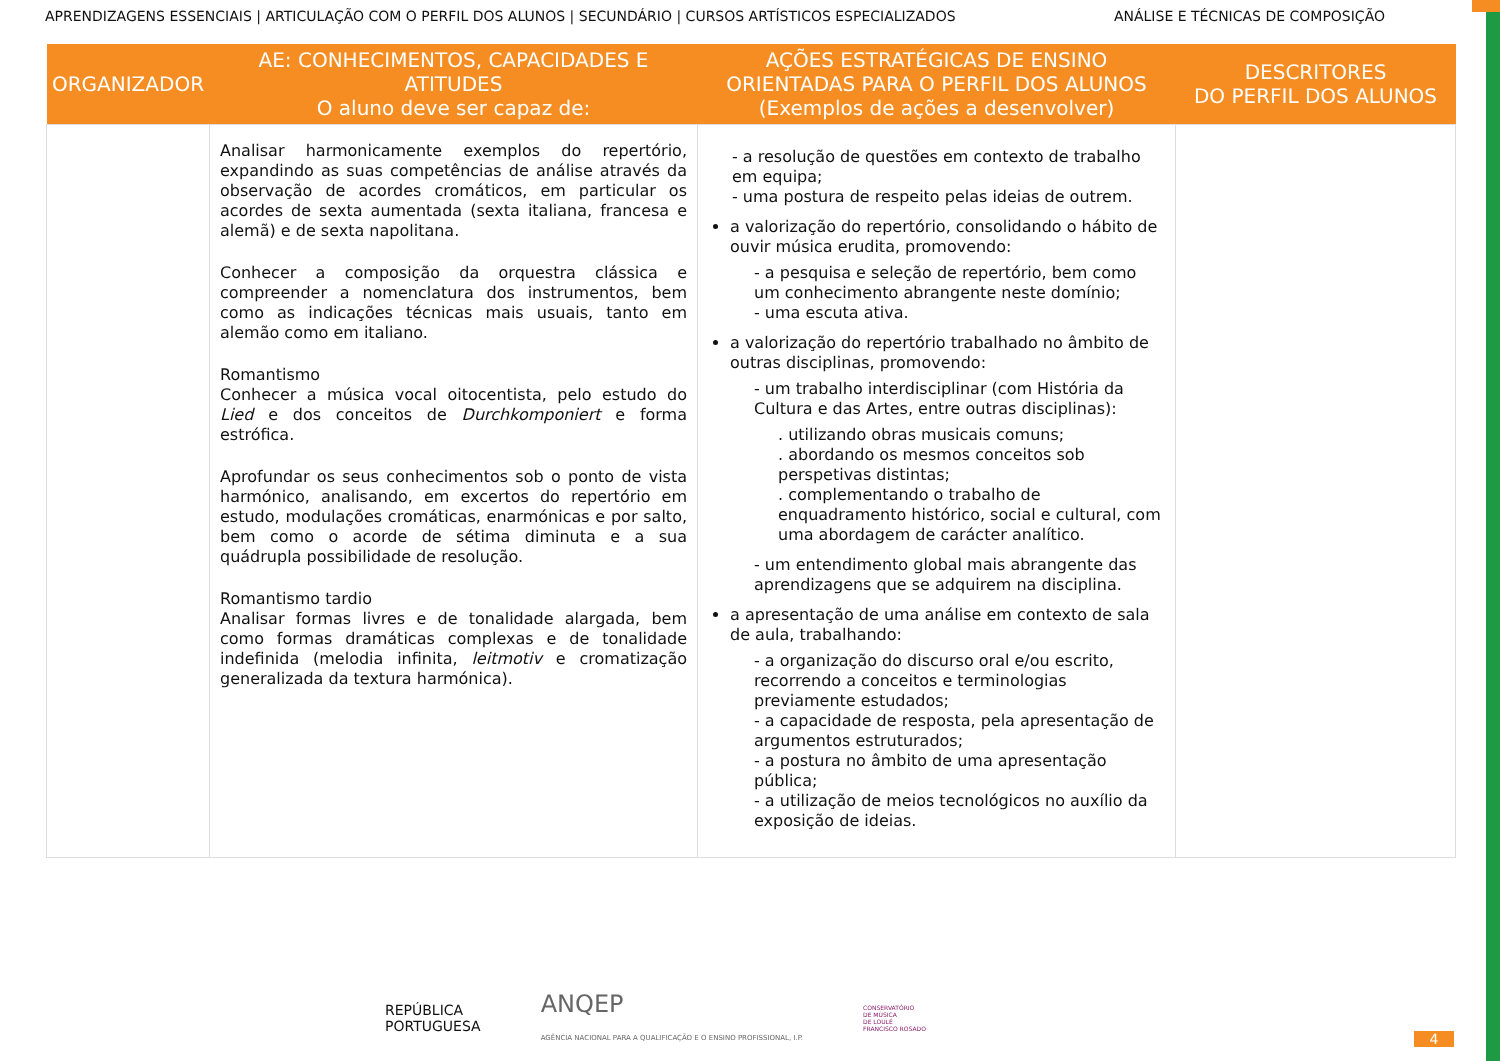APRENDIZAGENS ESSENCIAIS | ARTICULAÇÃO COM O PERFIL DOS ALUNOS | SECUNDÁRIO | CURSOS ARTÍSTICOS ESPECIALIZADOS ANÁLISE E TÉCNICAS DE COMPOSIÇÃO
| ORGANIZADOR | AE: CONHECIMENTOS, CAPACIDADES E ATITUDES O aluno deve ser capaz de: | AÇÕES ESTRATÉGICAS DE ENSINO ORIENTADAS PARA O PERFIL DOS ALUNOS (Exemplos de ações a desenvolver) | DESCRITORES DO PERFIL DOS ALUNOS |
| --- | --- | --- | --- |
| | Analisar harmonicamente exemplos do repertório, expandindo as suas competências de análise através da observação de acordes cromáticos, em particular os acordes de sexta aumentada (sexta italiana, francesa e alemã) e de sexta napolitana. Conhecer a composição da orquestra clássica e compreender a nomenclatura dos instrumentos, bem como as indicações técnicas mais usuais, tanto em alemão como em italiano. Romantismo Conhecer a música vocal oitocentista, pelo estudo do Lied e dos conceitos de Durchkomponiert e forma estrófica. Aprofundar os seus conhecimentos sob o ponto de vista harmónico, analisando, em excertos do repertório em estudo, modulações cromáticas, enarmónicas e por salto, bem como o acorde de sétima diminuta e a sua quádrupla possibilidade de resolução. Romantismo tardio Analisar formas livres e de tonalidade alargada, bem como formas dramáticas complexas e de tonalidade indefinida (melodia infinita, leitmotiv e cromatização generalizada da textura harmónica). | - a resolução de questões em contexto de trabalho em equipa; - uma postura de respeito pelas ideias de outrem. a valorização do repertório, consolidando o hábito de ouvir música erudita, promovendo: - a pesquisa e seleção de repertório, bem como um conhecimento abrangente neste domínio; - uma escuta ativa. a valorização do repertório trabalhado no âmbito de outras disciplinas, promovendo: - um trabalho interdisciplinar (com História da Cultura e das Artes, entre outras disciplinas): . utilizando obras musicais comuns; . abordando os mesmos conceitos sob perspetivas distintas; . complementando o trabalho de enquadramento histórico, social e cultural, com uma abordagem de carácter analítico. - um entendimento global mais abrangente das aprendizagens que se adquirem na disciplina. a apresentação de uma análise em contexto de sala de aula, trabalhando: - a organização do discurso oral e/ou escrito, recorrendo a conceitos e terminologias previamente estudados; - a capacidade de resposta, pela apresentação de argumentos estruturados; - a postura no âmbito de uma apresentação pública; - a utilização de meios tecnológicos no auxílio da exposição de ideias. | |
REPÚBLICA
PORTUGUESA ANQEP
AGÊNCIA NACIONAL PARA A QUALIFICAÇÃO E O ENSINO PROFISSIONAL, I.P. CONSERVATÓRIO
DE MÚSICA
DE LOULÉ
FRANCISCO ROSADO
4